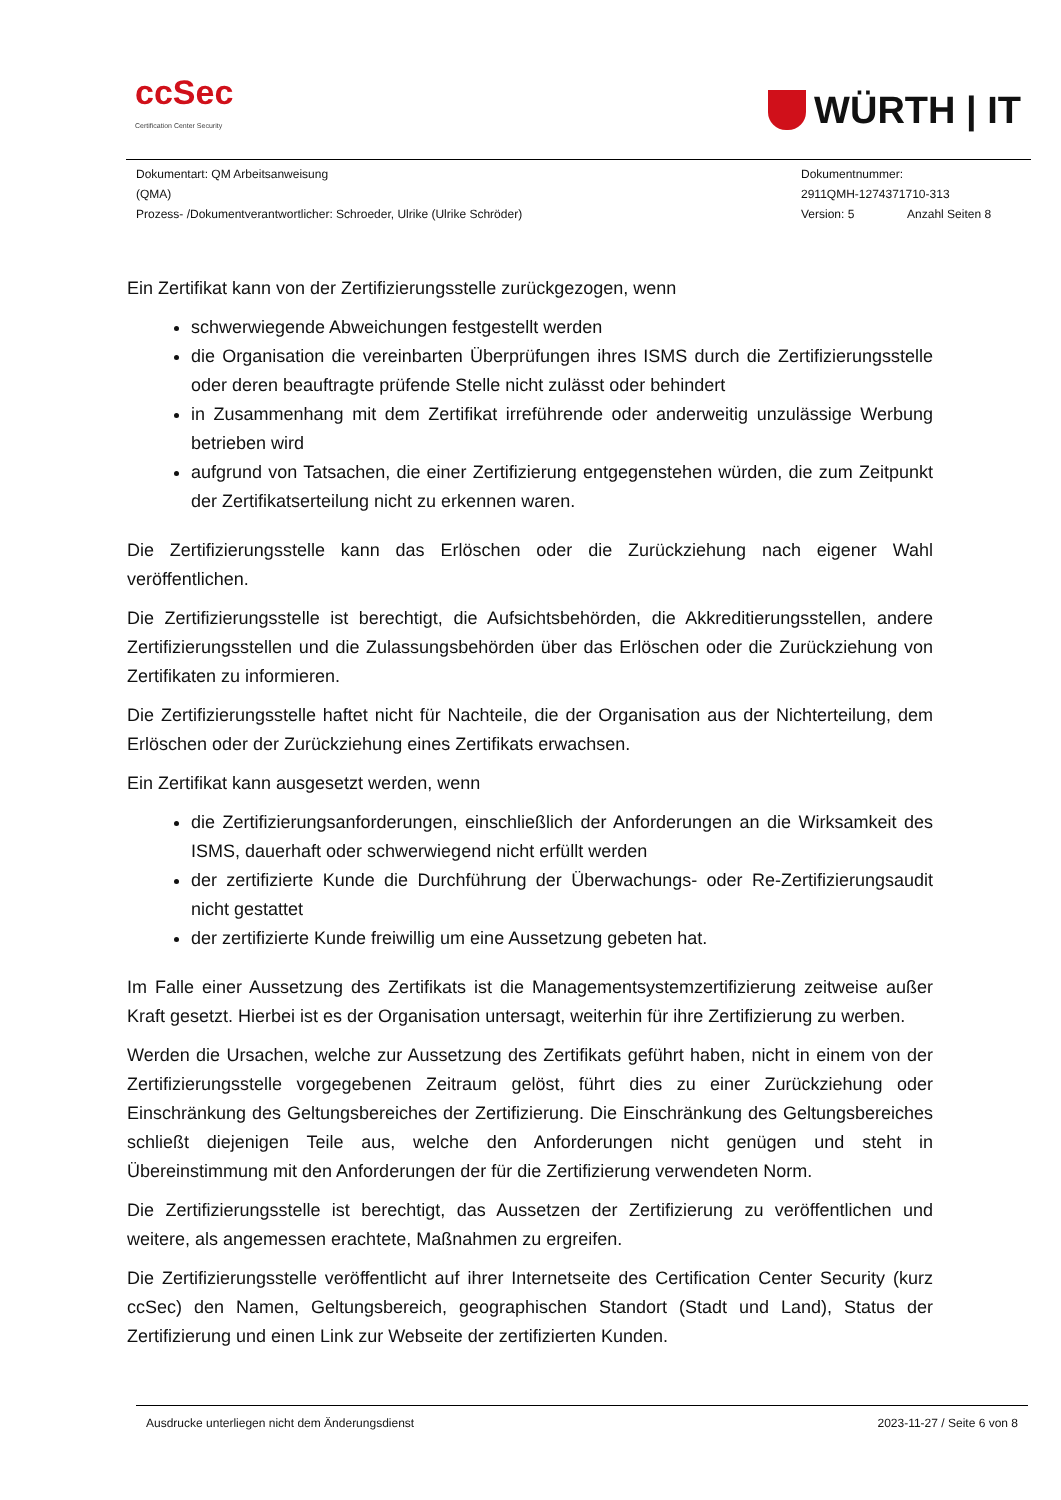ccSec
Certification Center Security
WÜRTH | IT
Dokumentart: QM Arbeitsanweisung
(QMA)
Prozess- /Dokumentverantwortlicher: Schroeder, Ulrike (Ulrike Schröder)
Dokumentnummer:
2911QMH-1274371710-313
Version: 5 Anzahl Seiten 8
Ein Zertifikat kann von der Zertifizierungsstelle zurückgezogen, wenn
schwerwiegende Abweichungen festgestellt werden
die Organisation die vereinbarten Überprüfungen ihres ISMS durch die Zertifizierungsstelle oder deren beauftragte prüfende Stelle nicht zulässt oder behindert
in Zusammenhang mit dem Zertifikat irreführende oder anderweitig unzulässige Werbung betrieben wird
aufgrund von Tatsachen, die einer Zertifizierung entgegenstehen würden, die zum Zeitpunkt der Zertifikatserteilung nicht zu erkennen waren.
Die Zertifizierungsstelle kann das Erlöschen oder die Zurückziehung nach eigener Wahl veröffentlichen.
Die Zertifizierungsstelle ist berechtigt, die Aufsichtsbehörden, die Akkreditierungsstellen, andere Zertifizierungsstellen und die Zulassungsbehörden über das Erlöschen oder die Zurückziehung von Zertifikaten zu informieren.
Die Zertifizierungsstelle haftet nicht für Nachteile, die der Organisation aus der Nichterteilung, dem Erlöschen oder der Zurückziehung eines Zertifikats erwachsen.
Ein Zertifikat kann ausgesetzt werden, wenn
die Zertifizierungsanforderungen, einschließlich der Anforderungen an die Wirksamkeit des ISMS, dauerhaft oder schwerwiegend nicht erfüllt werden
der zertifizierte Kunde die Durchführung der Überwachungs- oder Re-Zertifizierungsaudit nicht gestattet
der zertifizierte Kunde freiwillig um eine Aussetzung gebeten hat.
Im Falle einer Aussetzung des Zertifikats ist die Managementsystemzertifizierung zeitweise außer Kraft gesetzt. Hierbei ist es der Organisation untersagt, weiterhin für ihre Zertifizierung zu werben.
Werden die Ursachen, welche zur Aussetzung des Zertifikats geführt haben, nicht in einem von der Zertifizierungsstelle vorgegebenen Zeitraum gelöst, führt dies zu einer Zurückziehung oder Einschränkung des Geltungsbereiches der Zertifizierung. Die Einschränkung des Geltungsbereiches schließt diejenigen Teile aus, welche den Anforderungen nicht genügen und steht in Übereinstimmung mit den Anforderungen der für die Zertifizierung verwendeten Norm.
Die Zertifizierungsstelle ist berechtigt, das Aussetzen der Zertifizierung zu veröffentlichen und weitere, als angemessen erachtete, Maßnahmen zu ergreifen.
Die Zertifizierungsstelle veröffentlicht auf ihrer Internetseite des Certification Center Security (kurz ccSec) den Namen, Geltungsbereich, geographischen Standort (Stadt und Land), Status der Zertifizierung und einen Link zur Webseite der zertifizierten Kunden.
Ausdrucke unterliegen nicht dem Änderungsdienst 2023-11-27 / Seite 6 von 8